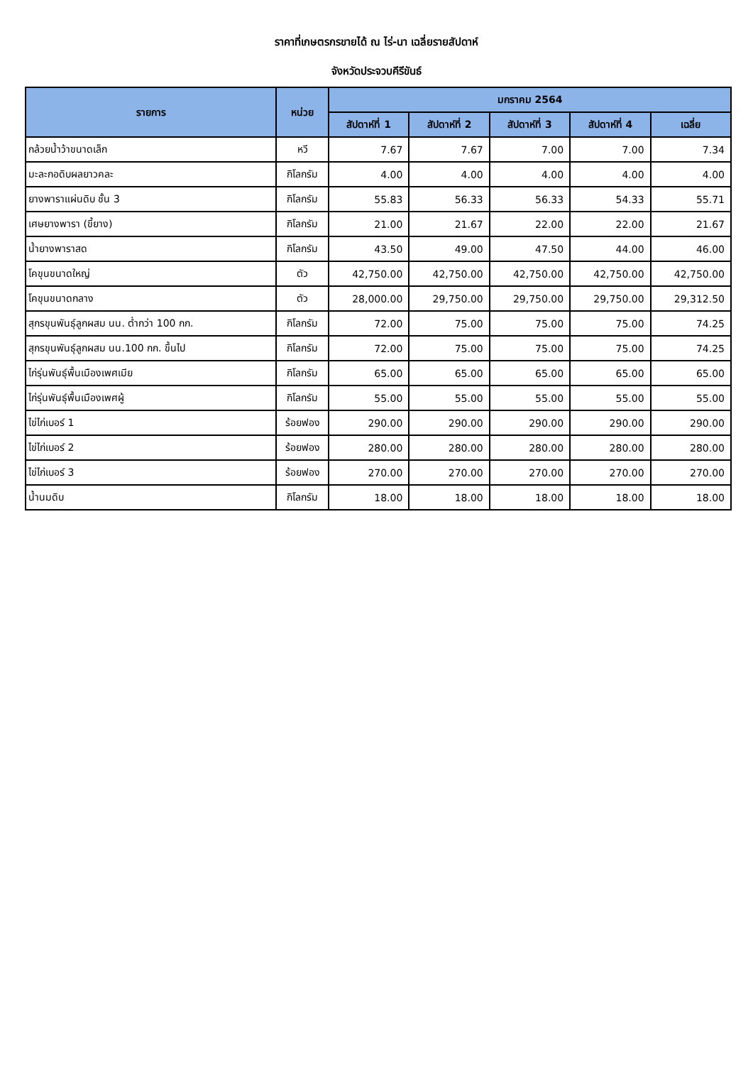ราคาที่เกษตรกรขายได้ ณ ไร่-นา เฉลี่ยรายสัปดาห์
จังหวัดประจวบคีรีขันธ์
| รายการ | หน่วย | มกราคม 2564 | | | | |
| --- | --- | --- | --- | --- | --- | --- |
| | | สัปดาห์ที่ 1 | สัปดาห์ที่ 2 | สัปดาห์ที่ 3 | สัปดาห์ที่ 4 | เฉลี่ย |
| กล้วยน้ำว้าขนาดเล็ก | หวี | 7.67 | 7.67 | 7.00 | 7.00 | 7.34 |
| มะละกอดิบผลยาวคละ | กิโลกรัม | 4.00 | 4.00 | 4.00 | 4.00 | 4.00 |
| ยางพาราแผ่นดิบ ชั้น 3 | กิโลกรัม | 55.83 | 56.33 | 56.33 | 54.33 | 55.71 |
| เศษยางพารา (ขี้ยาง) | กิโลกรัม | 21.00 | 21.67 | 22.00 | 22.00 | 21.67 |
| น้ำยางพาราสด | กิโลกรัม | 43.50 | 49.00 | 47.50 | 44.00 | 46.00 |
| โคขุนขนาดใหญ่ | ตัว | 42,750.00 | 42,750.00 | 42,750.00 | 42,750.00 | 42,750.00 |
| โคขุนขนาดกลาง | ตัว | 28,000.00 | 29,750.00 | 29,750.00 | 29,750.00 | 29,312.50 |
| สุกรขุนพันธุ์ลูกผสม นน. ต่ำกว่า 100 กก. | กิโลกรัม | 72.00 | 75.00 | 75.00 | 75.00 | 74.25 |
| สุกรขุนพันธุ์ลูกผสม นน.100 กก. ขึ้นไป | กิโลกรัม | 72.00 | 75.00 | 75.00 | 75.00 | 74.25 |
| ไก่รุ่นพันธุ์พื้นเมืองเพศเมีย | กิโลกรัม | 65.00 | 65.00 | 65.00 | 65.00 | 65.00 |
| ไก่รุ่นพันธุ์พื้นเมืองเพศผู้ | กิโลกรัม | 55.00 | 55.00 | 55.00 | 55.00 | 55.00 |
| ไข่ไก่เบอร์ 1 | ร้อยฟอง | 290.00 | 290.00 | 290.00 | 290.00 | 290.00 |
| ไข่ไก่เบอร์ 2 | ร้อยฟอง | 280.00 | 280.00 | 280.00 | 280.00 | 280.00 |
| ไข่ไก่เบอร์ 3 | ร้อยฟอง | 270.00 | 270.00 | 270.00 | 270.00 | 270.00 |
| น้ำนมดิบ | กิโลกรัม | 18.00 | 18.00 | 18.00 | 18.00 | 18.00 |